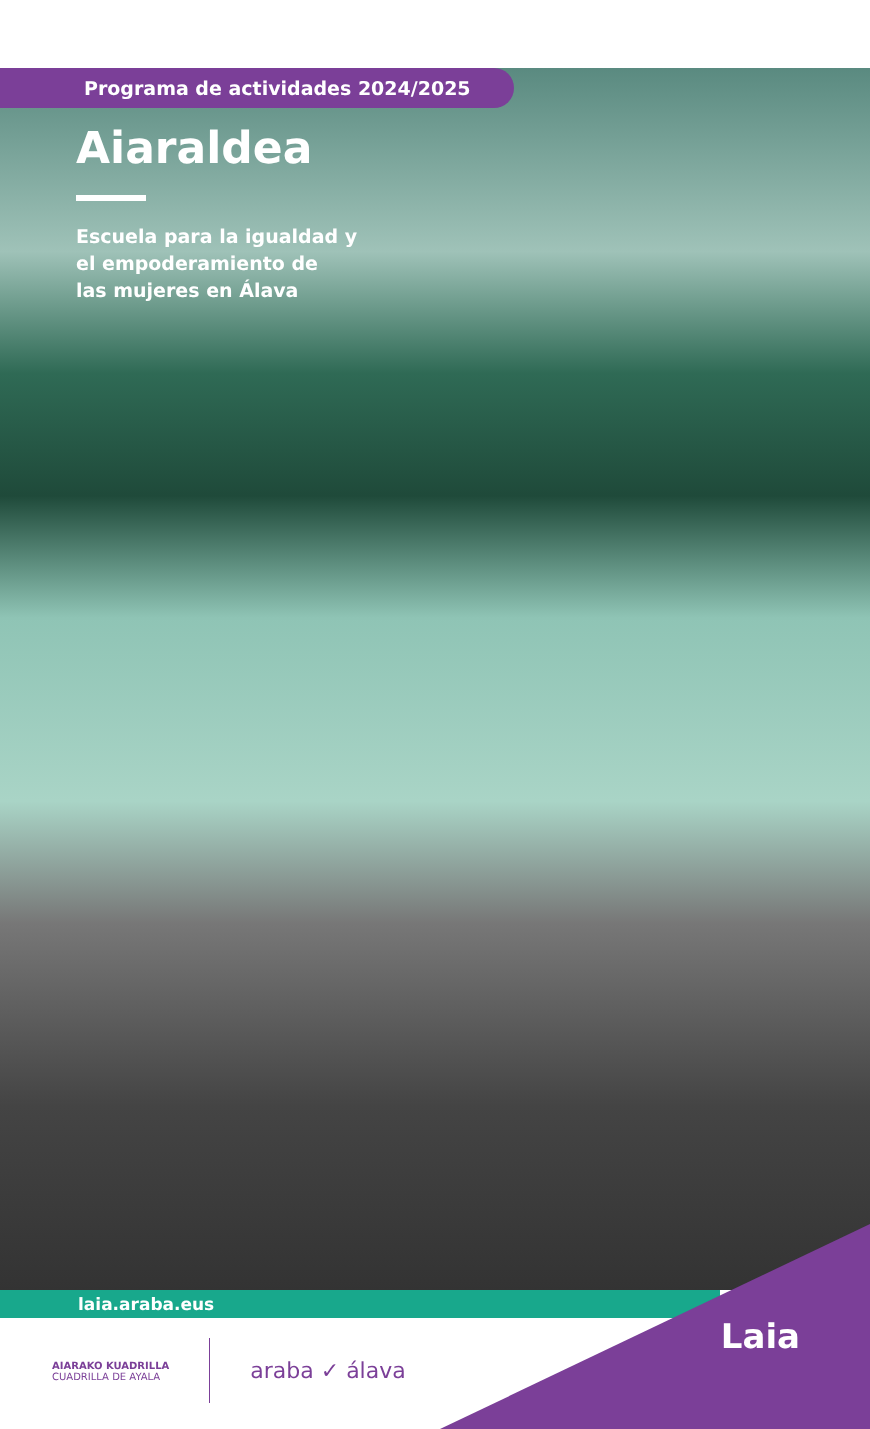Programa de actividades 2024/2025
Aiaraldea
Escuela para la igualdad y
el empoderamiento de
las mujeres en Álava
laia.araba.eus
AIARAKO KUADRILLA
CUADRILLA DE AYALA
araba ✓ álava
Laia